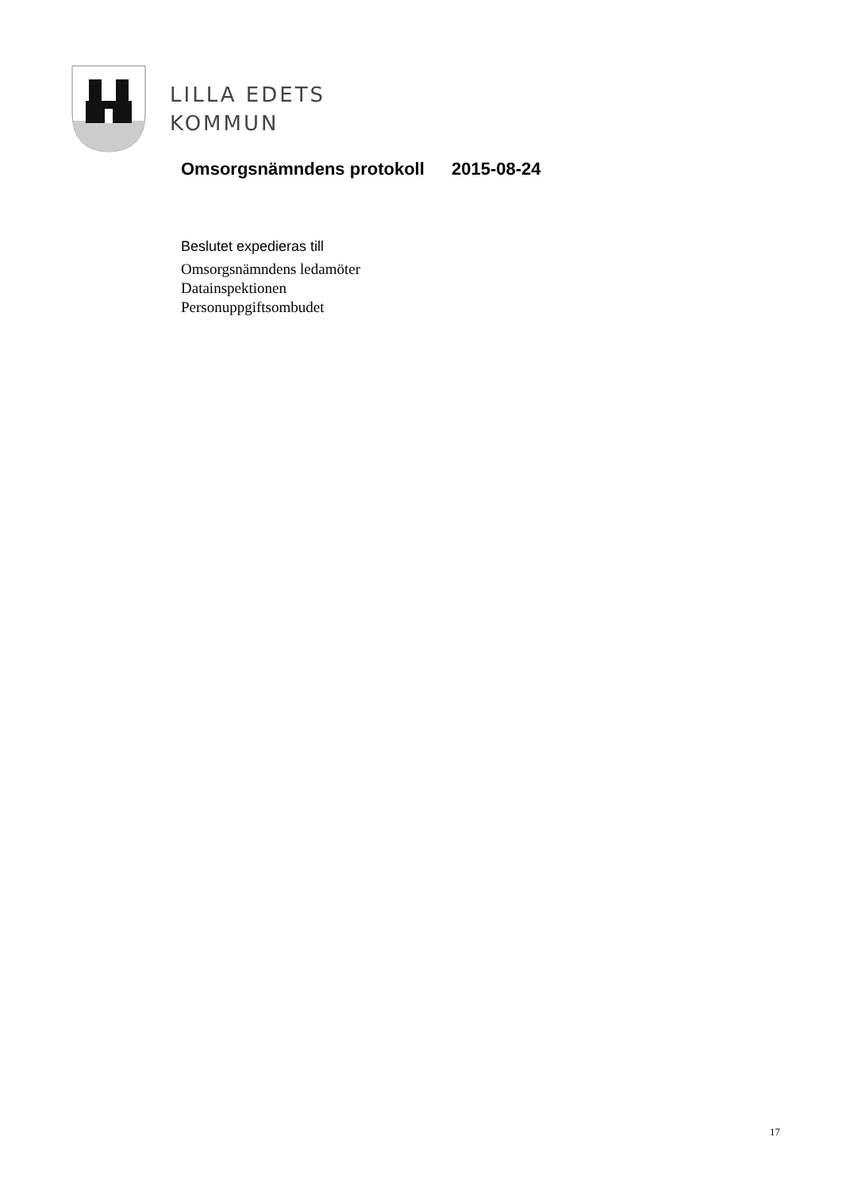LILLA EDETS
KOMMUN
Omsorgsnämndens protokoll 2015-08-24
Beslutet expedieras till
Omsorgsnämndens ledamöter
Datainspektionen
Personuppgiftsombudet
17